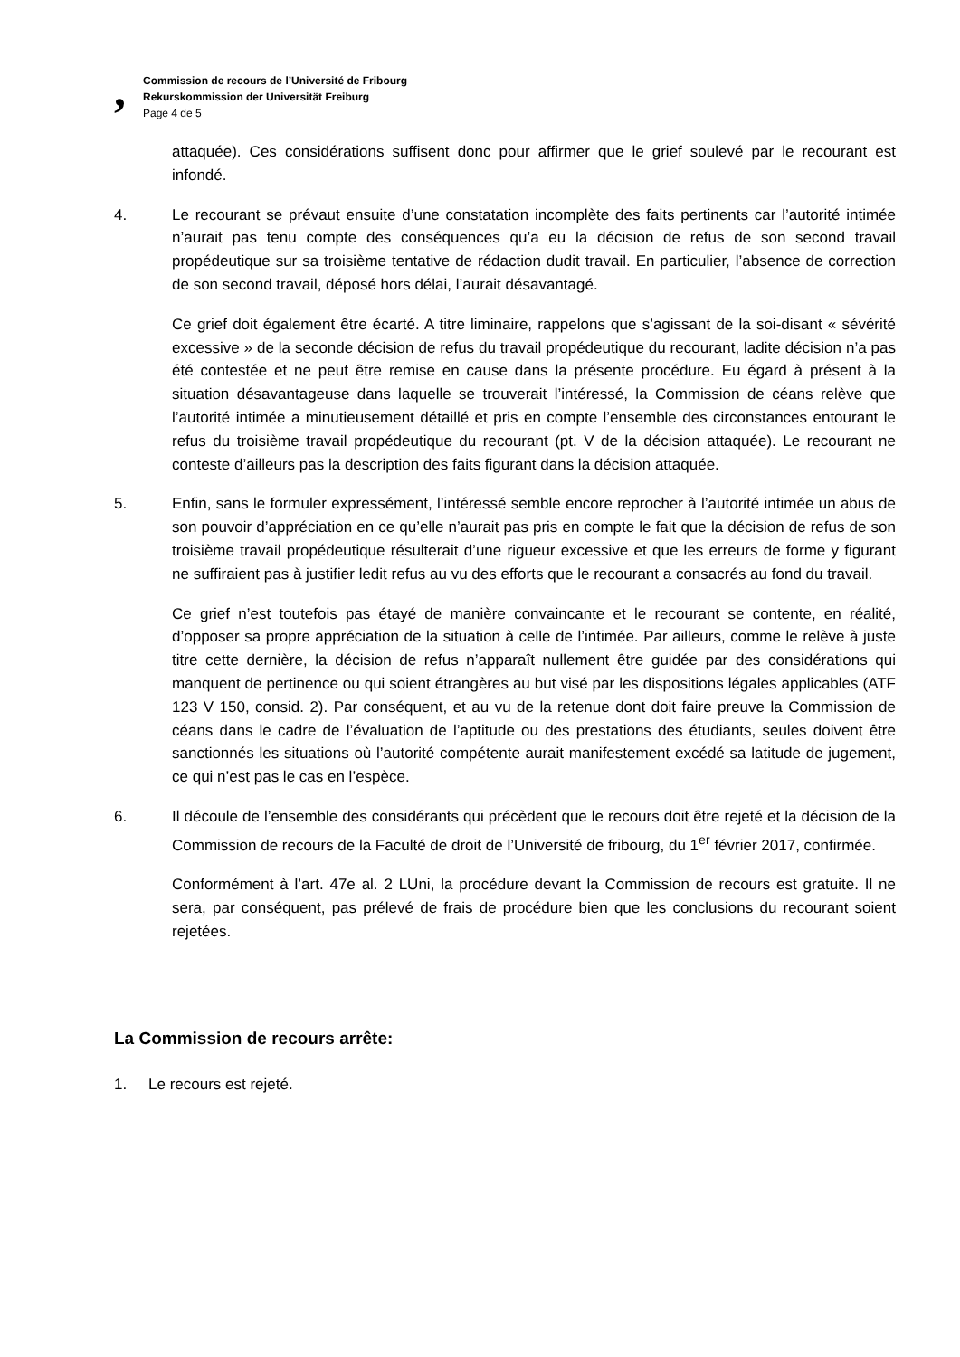,
Commission de recours de l’Université de Fribourg
Rekurskommission der Universität Freiburg
Page 4 de 5
attaquée). Ces considérations suffisent donc pour affirmer que le grief soulevé par le recourant est infondé.
4. Le recourant se prévaut ensuite d’une constatation incomplète des faits pertinents car l’autorité intimée n’aurait pas tenu compte des conséquences qu’a eu la décision de refus de son second travail propédeutique sur sa troisième tentative de rédaction dudit travail. En particulier, l’absence de correction de son second travail, déposé hors délai, l’aurait désavantagé.
Ce grief doit également être écarté. A titre liminaire, rappelons que s’agissant de la soi-disant « sévérité excessive » de la seconde décision de refus du travail propédeutique du recourant, ladite décision n’a pas été contestée et ne peut être remise en cause dans la présente procédure. Eu égard à présent à la situation désavantageuse dans laquelle se trouverait l’intéressé, la Commission de céans relève que l’autorité intimée a minutieusement détaillé et pris en compte l’ensemble des circonstances entourant le refus du troisième travail propédeutique du recourant (pt. V de la décision attaquée). Le recourant ne conteste d’ailleurs pas la description des faits figurant dans la décision attaquée.
5. Enfin, sans le formuler expressément, l’intéressé semble encore reprocher à l’autorité intimée un abus de son pouvoir d’appréciation en ce qu’elle n’aurait pas pris en compte le fait que la décision de refus de son troisième travail propédeutique résulterait d’une rigueur excessive et que les erreurs de forme y figurant ne suffiraient pas à justifier ledit refus au vu des efforts que le recourant a consacrés au fond du travail.
Ce grief n’est toutefois pas étayé de manière convaincante et le recourant se contente, en réalité, d’opposer sa propre appréciation de la situation à celle de l’intimée. Par ailleurs, comme le relève à juste titre cette dernière, la décision de refus n’apparaît nullement être guidée par des considérations qui manquent de pertinence ou qui soient étrangères au but visé par les dispositions légales applicables (ATF 123 V 150, consid. 2). Par conséquent, et au vu de la retenue dont doit faire preuve la Commission de céans dans le cadre de l’évaluation de l’aptitude ou des prestations des étudiants, seules doivent être sanctionnés les situations où l’autorité compétente aurait manifestement excédé sa latitude de jugement, ce qui n’est pas le cas en l’espèce.
6. Il découle de l’ensemble des considérants qui précèdent que le recours doit être rejeté et la décision de la Commission de recours de la Faculté de droit de l’Université de fribourg, du 1<sup>er</sup> février 2017, confirmée.
Conformément à l’art. 47e al. 2 LUni, la procédure devant la Commission de recours est gratuite. Il ne sera, par conséquent, pas prélevé de frais de procédure bien que les conclusions du recourant soient rejetées.
La Commission de recours arrête:
1. Le recours est rejeté.